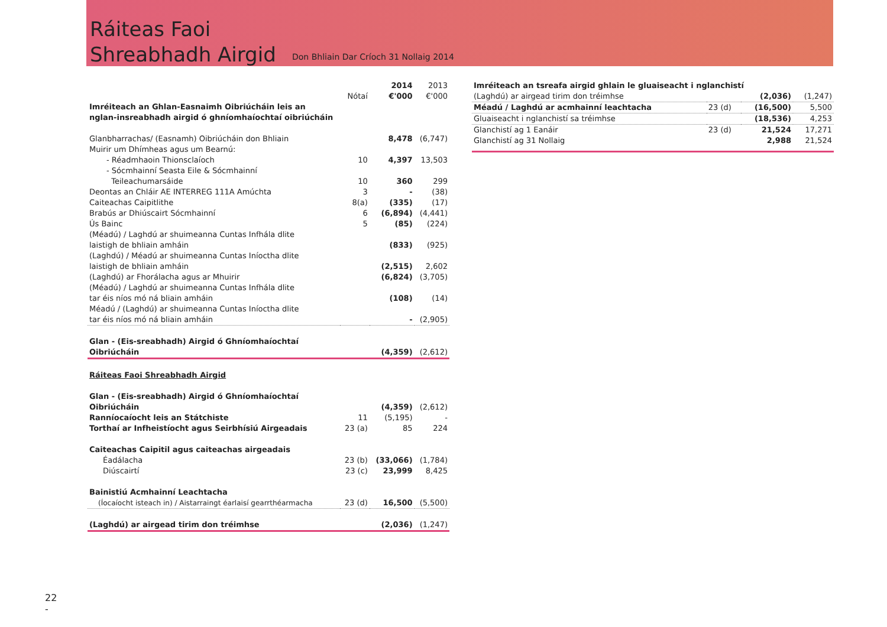Ráiteas Faoi
Shreabhadh Airgid
Don Bhliain Dar Críoch 31 Nollaig 2014
| | Nótaí | 2014 €'000 | 2013 €'000 |
| --- | --- | --- | --- |
| Imréiteach an Ghlan-Easnaimh Oibriúcháin leis an nglan-insreabhadh airgid ó ghníomhaíochtaí oibriúcháin | | | |
| Glanbharrachas/ (Easnamh) Oibriúcháin don Bhliain | | 8,478 | (6,747) |
| Muirir um Dhímheas agus um Bearnú: | | | |
| - Réadmhaoin Thionsclaíoch | 10 | 4,397 | 13,503 |
| - Sócmhainní Seasta Eile & Sócmhainní Teileachumarsáide | 10 | 360 | 299 |
| Deontas an Chláir AE INTERREG 111A Amúchta | 3 | - | (38) |
| Caiteachas Caipitlithe | 8(a) | (335) | (17) |
| Brabús ar Dhiúscairt Sócmhainní | 6 | (6,894) | (4,441) |
| Ús Bainc | 5 | (85) | (224) |
| (Méadú) / Laghdú ar shuimeanna Cuntas Infhála dlite laistigh de bhliain amháin | | (833) | (925) |
| (Laghdú) / Méadú ar shuimeanna Cuntas Iníoctha dlite laistigh de bhliain amháin | | (2,515) | 2,602 |
| (Laghdú) ar Fhorálacha agus ar Mhuirir | | (6,824) | (3,705) |
| (Méadú) / Laghdú ar shuimeanna Cuntas Infhála dlite tar éis níos mó ná bliain amháin | | (108) | (14) |
| Méadú / (Laghdú) ar shuimeanna Cuntas Iníoctha dlite tar éis níos mó ná bliain amháin | | - | (2,905) |
| Glan - (Eis-sreabhadh) Airgid ó Ghníomhaíochtaí Oibriúcháin | | (4,359) | (2,612) |
| Ráiteas Faoi Shreabhadh Airgid | | | |
| Glan - (Eis-sreabhadh) Airgid ó Ghníomhaíochtaí Oibriúcháin | | (4,359) | (2,612) |
| Ranníocaíocht leis an Státchiste | 11 | (5,195) | - |
| Torthaí ar Infheistíocht agus Seirbhísiú Airgeadais | 23 (a) | 85 | 224 |
| Caiteachas Caipitil agus caiteachas airgeadais | | | |
| Éadálacha | 23 (b) | (33,066) | (1,784) |
| Diúscairtí | 23 (c) | 23,999 | 8,425 |
| Bainistiú Acmhainní Leachtacha | | | |
| (Íocaíocht isteach in) / Aistarraingt éarlaisí gearrthéarmacha | 23 (d) | 16,500 | (5,500) |
| (Laghdú) ar airgead tirim don tréimhse | | (2,036) | (1,247) |
| Imréiteach an tsreafa airgid ghlain le gluaiseacht i nglanchistí | | | |
| (Laghdú) ar airgead tirim don tréimhse | | (2,036) | (1,247) |
| Méadú / Laghdú ar acmhainní leachtacha | 23 (d) | (16,500) | 5,500 |
| Gluaiseacht i nglanchistí sa tréimhse | | (18,536) | 4,253 |
| Glanchistí ag 1 Eanáir | 23 (d) | 21,524 | 17,271 |
| Glanchistí ag 31 Nollaig | | 2,988 | 21,524 |
22
-